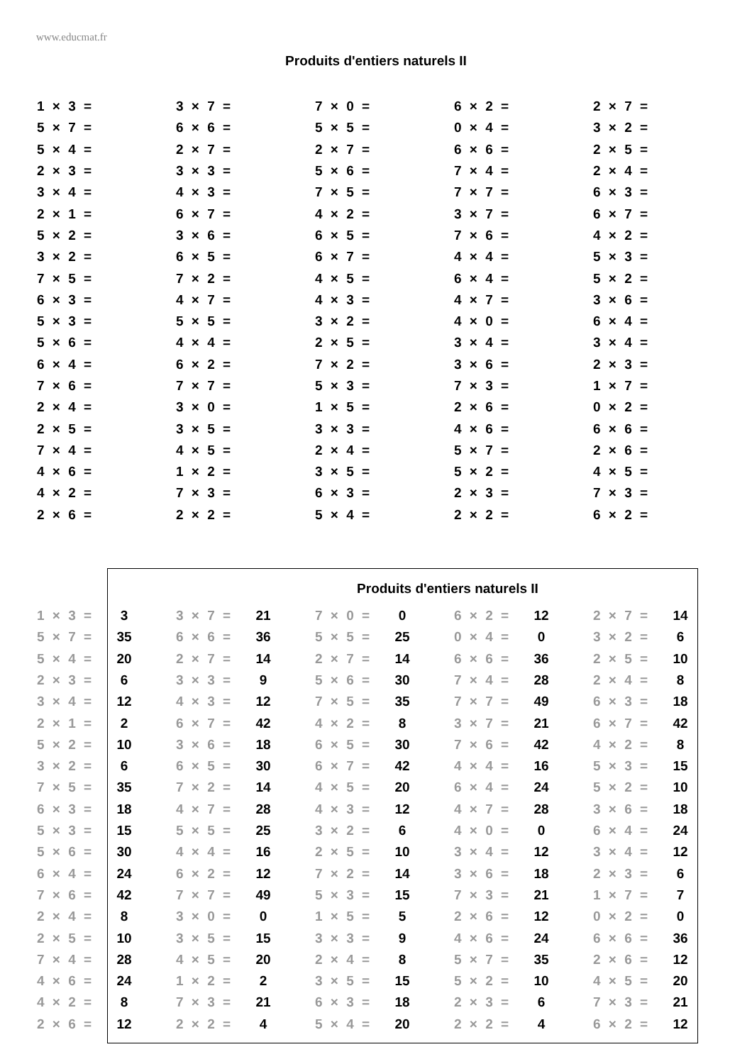www.educmat.fr
Produits d'entiers naturels II
| 1 × 3 = | 3 × 7 = | 7 × 0 = | 6 × 2 = | 2 × 7 = |
| 5 × 7 = | 6 × 6 = | 5 × 5 = | 0 × 4 = | 3 × 2 = |
| 5 × 4 = | 2 × 7 = | 2 × 7 = | 6 × 6 = | 2 × 5 = |
| 2 × 3 = | 3 × 3 = | 5 × 6 = | 7 × 4 = | 2 × 4 = |
| 3 × 4 = | 4 × 3 = | 7 × 5 = | 7 × 7 = | 6 × 3 = |
| 2 × 1 = | 6 × 7 = | 4 × 2 = | 3 × 7 = | 6 × 7 = |
| 5 × 2 = | 3 × 6 = | 6 × 5 = | 7 × 6 = | 4 × 2 = |
| 3 × 2 = | 6 × 5 = | 6 × 7 = | 4 × 4 = | 5 × 3 = |
| 7 × 5 = | 7 × 2 = | 4 × 5 = | 6 × 4 = | 5 × 2 = |
| 6 × 3 = | 4 × 7 = | 4 × 3 = | 4 × 7 = | 3 × 6 = |
| 5 × 3 = | 5 × 5 = | 3 × 2 = | 4 × 0 = | 6 × 4 = |
| 5 × 6 = | 4 × 4 = | 2 × 5 = | 3 × 4 = | 3 × 4 = |
| 6 × 4 = | 6 × 2 = | 7 × 2 = | 3 × 6 = | 2 × 3 = |
| 7 × 6 = | 7 × 7 = | 5 × 3 = | 7 × 3 = | 1 × 7 = |
| 2 × 4 = | 3 × 0 = | 1 × 5 = | 2 × 6 = | 0 × 2 = |
| 2 × 5 = | 3 × 5 = | 3 × 3 = | 4 × 6 = | 6 × 6 = |
| 7 × 4 = | 4 × 5 = | 2 × 4 = | 5 × 7 = | 2 × 6 = |
| 4 × 6 = | 1 × 2 = | 3 × 5 = | 5 × 2 = | 4 × 5 = |
| 4 × 2 = | 7 × 3 = | 6 × 3 = | 2 × 3 = | 7 × 3 = |
| 2 × 6 = | 2 × 2 = | 5 × 4 = | 2 × 2 = | 6 × 2 = |
Produits d'entiers naturels II
| 1 × 3 = | 3 | | 3 × 7 = | 21 | | 7 × 0 = | 0 | | 6 × 2 = | 12 | | 2 × 7 = | 14 |
| 5 × 7 = | 35 | | 6 × 6 = | 36 | | 5 × 5 = | 25 | | 0 × 4 = | 0 | | 3 × 2 = | 6 |
| 5 × 4 = | 20 | | 2 × 7 = | 14 | | 2 × 7 = | 14 | | 6 × 6 = | 36 | | 2 × 5 = | 10 |
| 2 × 3 = | 6 | | 3 × 3 = | 9 | | 5 × 6 = | 30 | | 7 × 4 = | 28 | | 2 × 4 = | 8 |
| 3 × 4 = | 12 | | 4 × 3 = | 12 | | 7 × 5 = | 35 | | 7 × 7 = | 49 | | 6 × 3 = | 18 |
| 2 × 1 = | 2 | | 6 × 7 = | 42 | | 4 × 2 = | 8 | | 3 × 7 = | 21 | | 6 × 7 = | 42 |
| 5 × 2 = | 10 | | 3 × 6 = | 18 | | 6 × 5 = | 30 | | 7 × 6 = | 42 | | 4 × 2 = | 8 |
| 3 × 2 = | 6 | | 6 × 5 = | 30 | | 6 × 7 = | 42 | | 4 × 4 = | 16 | | 5 × 3 = | 15 |
| 7 × 5 = | 35 | | 7 × 2 = | 14 | | 4 × 5 = | 20 | | 6 × 4 = | 24 | | 5 × 2 = | 10 |
| 6 × 3 = | 18 | | 4 × 7 = | 28 | | 4 × 3 = | 12 | | 4 × 7 = | 28 | | 3 × 6 = | 18 |
| 5 × 3 = | 15 | | 5 × 5 = | 25 | | 3 × 2 = | 6 | | 4 × 0 = | 0 | | 6 × 4 = | 24 |
| 5 × 6 = | 30 | | 4 × 4 = | 16 | | 2 × 5 = | 10 | | 3 × 4 = | 12 | | 3 × 4 = | 12 |
| 6 × 4 = | 24 | | 6 × 2 = | 12 | | 7 × 2 = | 14 | | 3 × 6 = | 18 | | 2 × 3 = | 6 |
| 7 × 6 = | 42 | | 7 × 7 = | 49 | | 5 × 3 = | 15 | | 7 × 3 = | 21 | | 1 × 7 = | 7 |
| 2 × 4 = | 8 | | 3 × 0 = | 0 | | 1 × 5 = | 5 | | 2 × 6 = | 12 | | 0 × 2 = | 0 |
| 2 × 5 = | 10 | | 3 × 5 = | 15 | | 3 × 3 = | 9 | | 4 × 6 = | 24 | | 6 × 6 = | 36 |
| 7 × 4 = | 28 | | 4 × 5 = | 20 | | 2 × 4 = | 8 | | 5 × 7 = | 35 | | 2 × 6 = | 12 |
| 4 × 6 = | 24 | | 1 × 2 = | 2 | | 3 × 5 = | 15 | | 5 × 2 = | 10 | | 4 × 5 = | 20 |
| 4 × 2 = | 8 | | 7 × 3 = | 21 | | 6 × 3 = | 18 | | 2 × 3 = | 6 | | 7 × 3 = | 21 |
| 2 × 6 = | 12 | | 2 × 2 = | 4 | | 5 × 4 = | 20 | | 2 × 2 = | 4 | | 6 × 2 = | 12 |